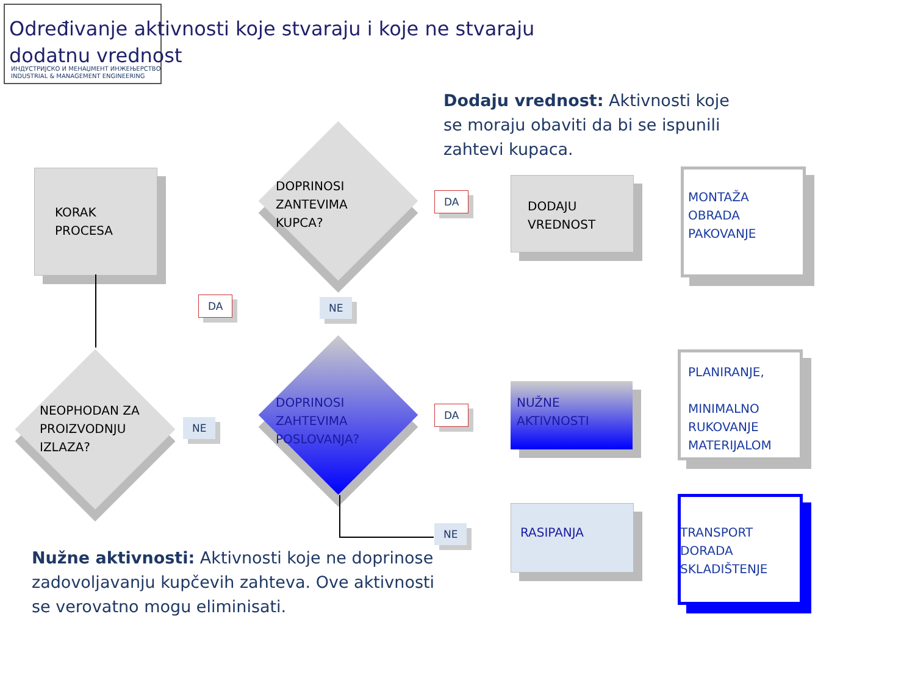ИНДУСТРИЈСКО И МЕНАЏМЕНТ ИНЖЕЊЕРСТВО
INDUSTRIAL & MANAGEMENT ENGINEERING
Određivanje aktivnosti koje stvaraju i koje ne stvaraju dodatnu vrednost
Dodaju vrednost: Aktivnosti koje se moraju obaviti da bi se ispunili zahtevi kupaca.
KORAK
PROCESA
NEOPHODAN ZA
PROIZVODNJU
IZLAZA?
DOPRINOSI
ZANTEVIMA
KUPCA?
DOPRINOSI
ZAHTEVIMA
POSLOVANJA?
DA NE
NE
DA
DA
NE
DODAJU
VREDNOST
NUŽNE
AKTIVNOSTI
RASIPANJA
MONTAŽA
OBRADA
PAKOVANJE
PLANIRANJE,
MINIMALNO
RUKOVANJE
MATERIJALOM
TRANSPORT
DORADA
SKLADIŠTENJE
Nužne aktivnosti: Aktivnosti koje ne doprinose zadovoljavanju kupčevih zahteva. Ove aktivnosti se verovatno mogu eliminisati.